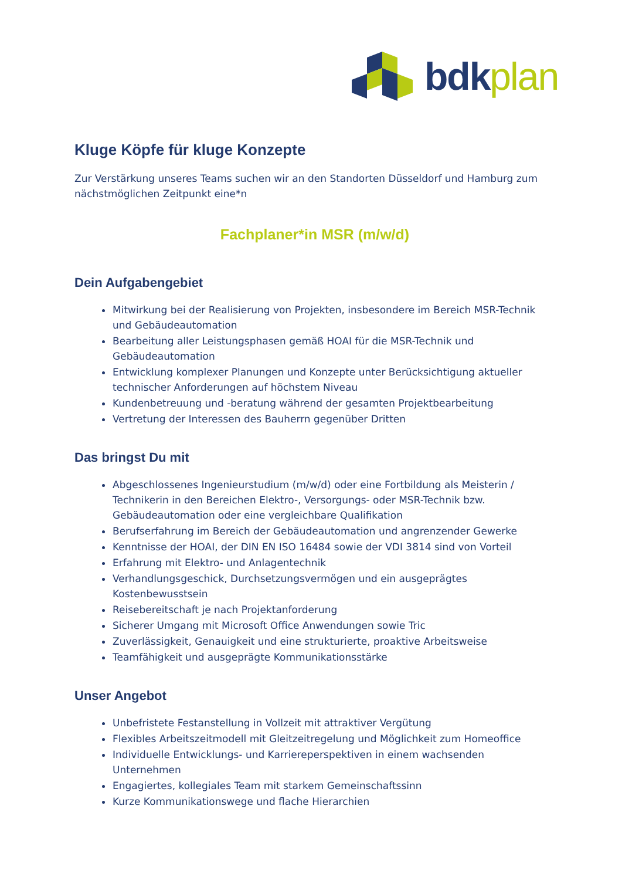bdk plan
Kluge Köpfe für kluge Konzepte
Zur Verstärkung unseres Teams suchen wir an den Standorten Düsseldorf und Hamburg zum nächstmöglichen Zeitpunkt eine*n
Fachplaner*in MSR (m/w/d)
Dein Aufgabengebiet
Mitwirkung bei der Realisierung von Projekten, insbesondere im Bereich MSR-Technik und Gebäudeautomation
Bearbeitung aller Leistungsphasen gemäß HOAI für die MSR-Technik und Gebäudeautomation
Entwicklung komplexer Planungen und Konzepte unter Berücksichtigung aktueller technischer Anforderungen auf höchstem Niveau
Kundenbetreuung und -beratung während der gesamten Projektbearbeitung
Vertretung der Interessen des Bauherrn gegenüber Dritten
Das bringst Du mit
Abgeschlossenes Ingenieurstudium (m/w/d) oder eine Fortbildung als Meisterin / Technikerin in den Bereichen Elektro-, Versorgungs- oder MSR-Technik bzw. Gebäudeautomation oder eine vergleichbare Qualifikation
Berufserfahrung im Bereich der Gebäudeautomation und angrenzender Gewerke
Kenntnisse der HOAI, der DIN EN ISO 16484 sowie der VDI 3814 sind von Vorteil
Erfahrung mit Elektro- und Anlagentechnik
Verhandlungsgeschick, Durchsetzungsvermögen und ein ausgeprägtes Kostenbewusstsein
Reisebereitschaft je nach Projektanforderung
Sicherer Umgang mit Microsoft Office Anwendungen sowie Tric
Zuverlässigkeit, Genauigkeit und eine strukturierte, proaktive Arbeitsweise
Teamfähigkeit und ausgeprägte Kommunikationsstärke
Unser Angebot
Unbefristete Festanstellung in Vollzeit mit attraktiver Vergütung
Flexibles Arbeitszeitmodell mit Gleitzeitregelung und Möglichkeit zum Homeoffice
Individuelle Entwicklungs- und Karriereperspektiven in einem wachsenden Unternehmen
Engagiertes, kollegiales Team mit starkem Gemeinschaftssinn
Kurze Kommunikationswege und flache Hierarchien